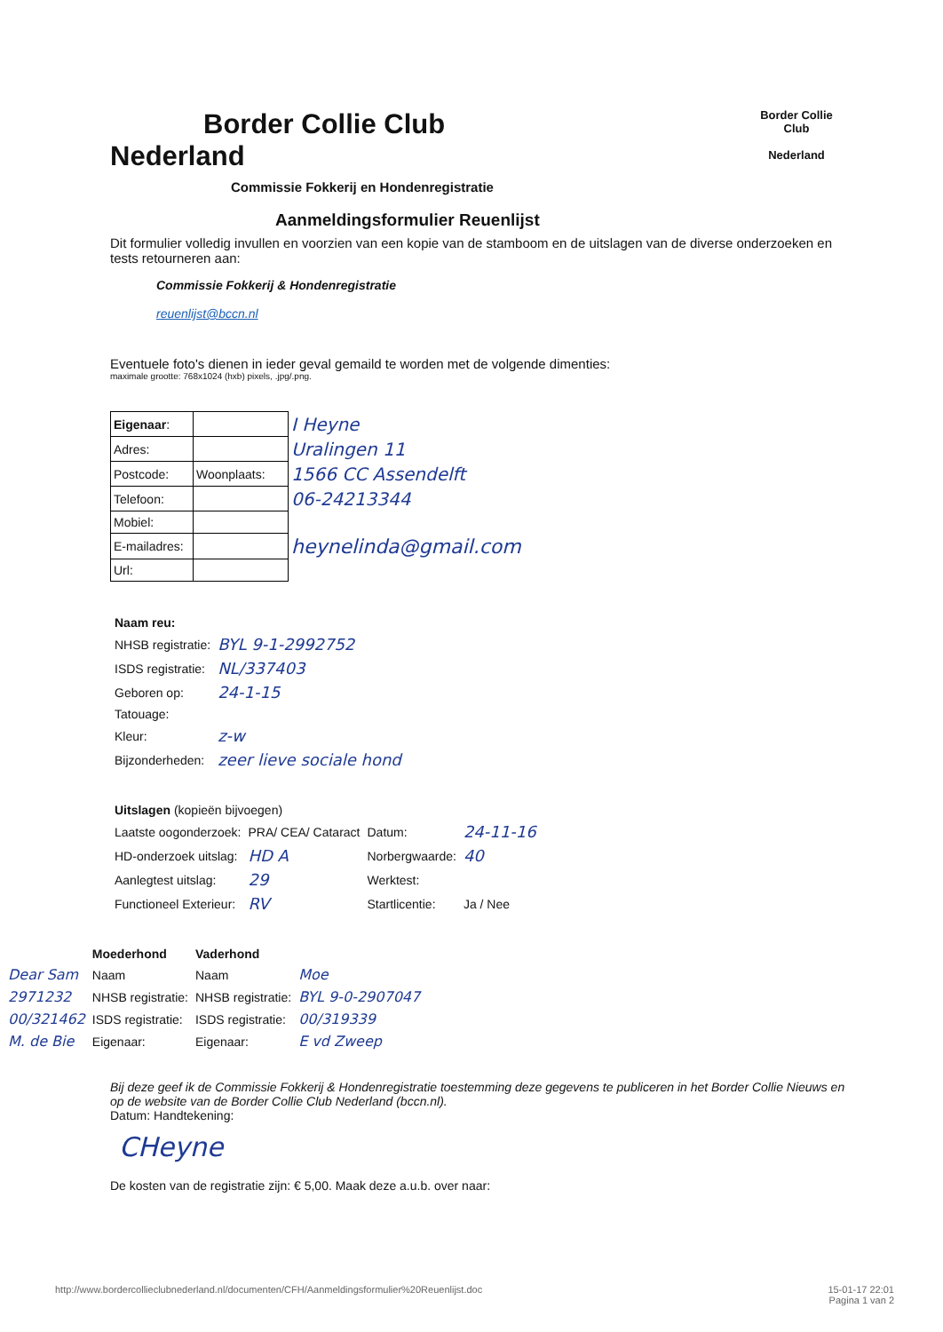Border Collie Club
Nederland
Border Collie
Club
Nederland
Commissie Fokkerij en Hondenregistratie
Aanmeldingsformulier Reuenlijst
Dit formulier volledig invullen en voorzien van een kopie van de stamboom en de uitslagen van de diverse onderzoeken en tests retourneren aan:
Commissie Fokkerij & Hondenregistratie
reuenlijst@bccn.nl
Eventuele foto's dienen in ieder geval gemaild te worden met de volgende dimenties:
maximale grootte: 768x1024 (hxb) pixels, .jpg/.png.
| Eigenaar : | | I Heyne |
| Adres: | | Uralingen 11 |
| Postcode: | Woonplaats: | 1566 CC Assendelft |
| Telefoon: | | 06-24213344 |
| Mobiel: | | |
| E-mailadres: | | heynelinda@gmail.com |
| Url: | | |
| Naam reu: | |
| NHSB registratie: | BYL 9-1-2992752 |
| ISDS registratie: | NL/337403 |
| Geboren op: | 24-1-15 |
| Tatouage: | |
| Kleur: | z-w |
| Bijzonderheden: | zeer lieve sociale hond |
| Uitslagen (kopieën bijvoegen) | | | |
| Laatste oogonderzoek: | PRA/ CEA/ Cataract | Datum: | 24-11-16 |
| HD-onderzoek uitslag: | HD A | Norbergwaarde: | 40 |
| Aanlegtest uitslag: | 29 | Werktest: | |
| Functioneel Exterieur: | RV | Startlicentie: | Ja / Nee |
| | Moederhond | Vaderhond | |
| Dear Sam | Naam | Naam | Moe |
| 2971232 | NHSB registratie: | NHSB registratie: | BYL 9-0-2907047 |
| 00/321462 | ISDS registratie: | ISDS registratie: | 00/319339 |
| M. de Bie | Eigenaar: | Eigenaar: | E vd Zweep |
Bij deze geef ik de Commissie Fokkerij & Hondenregistratie toestemming deze gegevens te publiceren in het Border Collie Nieuws en op de website van de Border Collie Club Nederland (bccn.nl).
Datum: Handtekening:
CHeyne
De kosten van de registratie zijn: € 5,00. Maak deze a.u.b. over naar:
http://www.bordercollieclubnederland.nl/documenten/CFH/Aanmeldingsformulier%20Reuenlijst.doc 15-01-17 22:01
Pagina 1 van 2